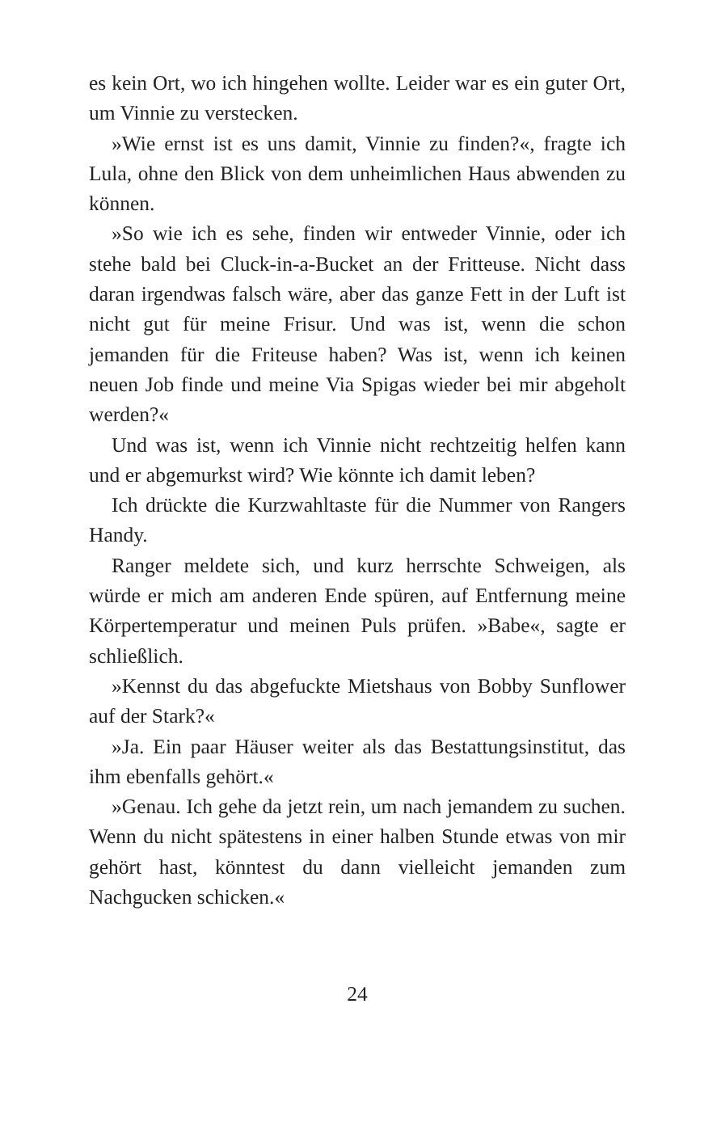es kein Ort, wo ich hingehen wollte. Leider war es ein guter Ort, um Vinnie zu verstecken.
»Wie ernst ist es uns damit, Vinnie zu finden?«, fragte ich Lula, ohne den Blick von dem unheimlichen Haus abwenden zu können.
»So wie ich es sehe, finden wir entweder Vinnie, oder ich stehe bald bei Cluck-in-a-Bucket an der Fritteuse. Nicht dass daran irgendwas falsch wäre, aber das ganze Fett in der Luft ist nicht gut für meine Frisur. Und was ist, wenn die schon jemanden für die Friteuse haben? Was ist, wenn ich keinen neuen Job finde und meine Via Spigas wieder bei mir abgeholt werden?«
Und was ist, wenn ich Vinnie nicht rechtzeitig helfen kann und er abgemurkst wird? Wie könnte ich damit leben?
Ich drückte die Kurzwahltaste für die Nummer von Rangers Handy.
Ranger meldete sich, und kurz herrschte Schweigen, als würde er mich am anderen Ende spüren, auf Entfernung meine Körpertemperatur und meinen Puls prüfen. »Babe«, sagte er schließlich.
»Kennst du das abgefuckte Mietshaus von Bobby Sunflower auf der Stark?«
»Ja. Ein paar Häuser weiter als das Bestattungsinstitut, das ihm ebenfalls gehört.«
»Genau. Ich gehe da jetzt rein, um nach jemandem zu suchen. Wenn du nicht spätestens in einer halben Stunde etwas von mir gehört hast, könntest du dann vielleicht jemanden zum Nachgucken schicken.«
24